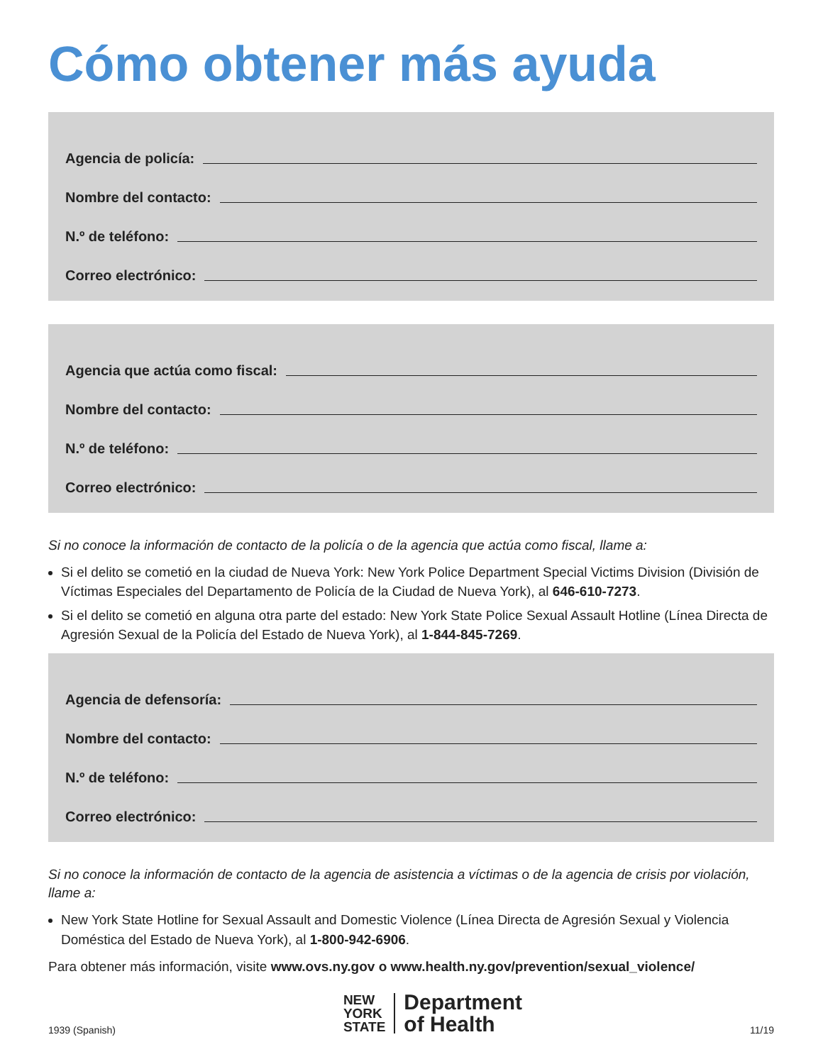Cómo obtener más ayuda
Agencia de policía:
Nombre del contacto:
N.º de teléfono:
Correo electrónico:
Agencia que actúa como fiscal:
Nombre del contacto:
N.º de teléfono:
Correo electrónico:
Si no conoce la información de contacto de la policía o de la agencia que actúa como fiscal, llame a:
Si el delito se cometió en la ciudad de Nueva York: New York Police Department Special Victims Division (División de Víctimas Especiales del Departamento de Policía de la Ciudad de Nueva York), al 646-610-7273.
Si el delito se cometió en alguna otra parte del estado: New York State Police Sexual Assault Hotline (Línea Directa de Agresión Sexual de la Policía del Estado de Nueva York), al 1-844-845-7269.
Agencia de defensoría:
Nombre del contacto:
N.º de teléfono:
Correo electrónico:
Si no conoce la información de contacto de la agencia de asistencia a víctimas o de la agencia de crisis por violación, llame a:
New York State Hotline for Sexual Assault and Domestic Violence (Línea Directa de Agresión Sexual y Violencia Doméstica del Estado de Nueva York), al 1-800-942-6906.
Para obtener más información, visite www.ovs.ny.gov o www.health.ny.gov/prevention/sexual_violence/
1939 (Spanish)
NEW
YORK
STATE
Department
of Health
11/19